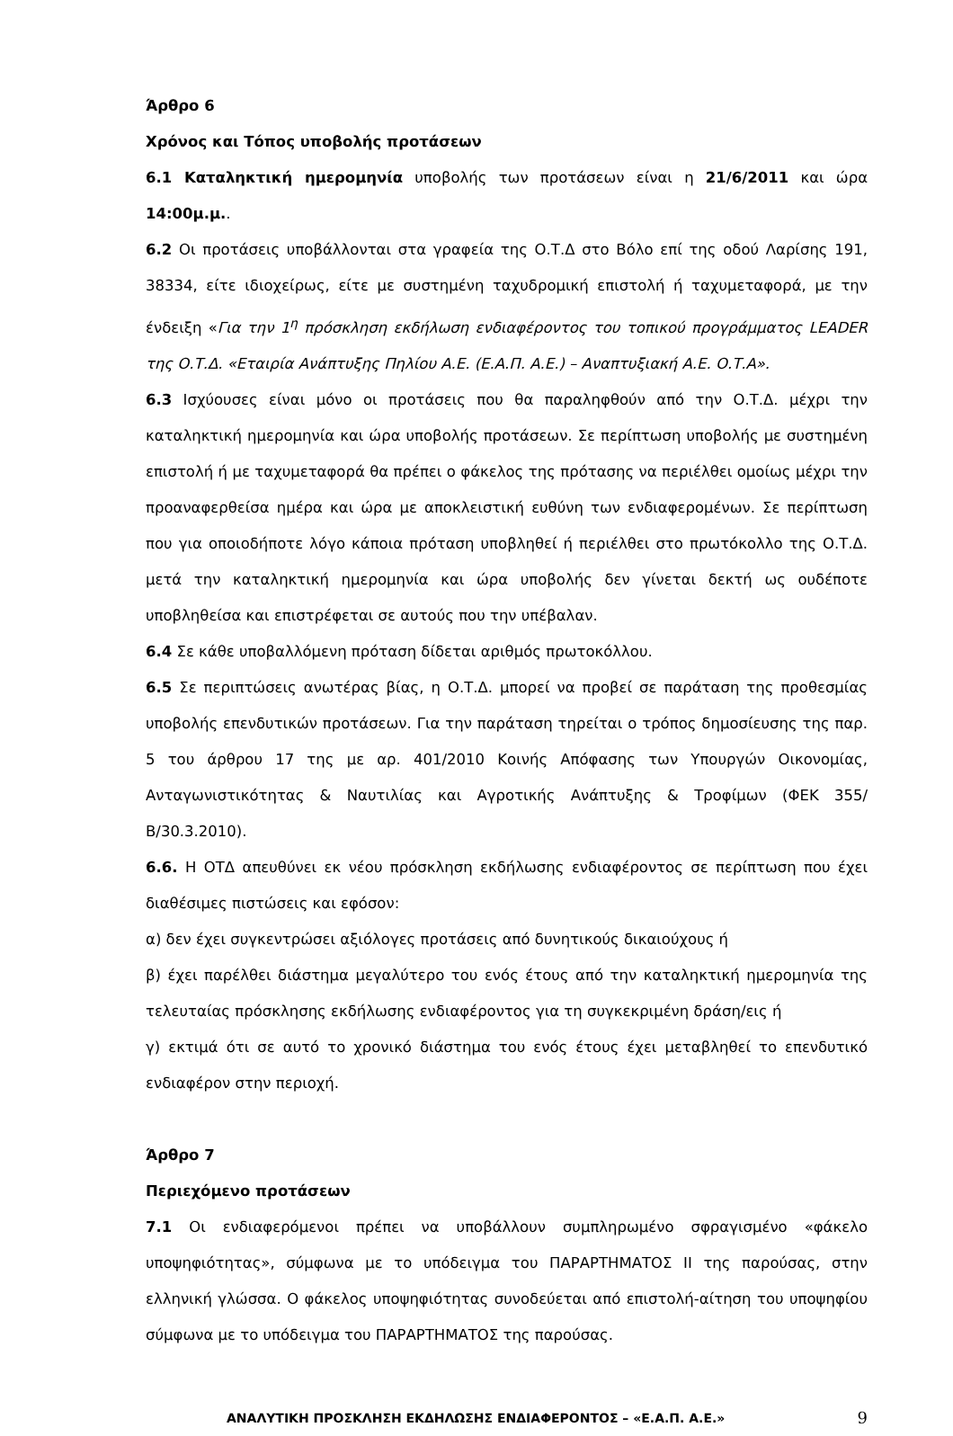Άρθρο 6
Χρόνος και Τόπος υποβολής προτάσεων
6.1 Καταληκτική ημερομηνία υποβολής των προτάσεων είναι η 21/6/2011 και ώρα 14:00μ.μ..
6.2 Οι προτάσεις υποβάλλονται στα γραφεία της Ο.Τ.Δ στο Βόλο επί της οδού Λαρίσης 191, 38334, είτε ιδιοχείρως, είτε με συστημένη ταχυδρομική επιστολή ή ταχυμεταφορά, με την ένδειξη «Για την 1<sup>η</sup> πρόσκληση εκδήλωση ενδιαφέροντος του τοπικού προγράμματος LEADER της Ο.Τ.Δ. «Εταιρία Ανάπτυξης Πηλίου Α.Ε. (Ε.Α.Π. Α.Ε.) – Αναπτυξιακή Α.Ε. Ο.Τ.Α».
6.3 Ισχύουσες είναι μόνο οι προτάσεις που θα παραληφθούν από την Ο.Τ.Δ. μέχρι την καταληκτική ημερομηνία και ώρα υποβολής προτάσεων. Σε περίπτωση υποβολής με συστημένη επιστολή ή με ταχυμεταφορά θα πρέπει ο φάκελος της πρότασης να περιέλθει ομοίως μέχρι την προαναφερθείσα ημέρα και ώρα με αποκλειστική ευθύνη των ενδιαφερομένων. Σε περίπτωση που για οποιοδήποτε λόγο κάποια πρόταση υποβληθεί ή περιέλθει στο πρωτόκολλο της Ο.Τ.Δ. μετά την καταληκτική ημερομηνία και ώρα υποβολής δεν γίνεται δεκτή ως ουδέποτε υποβληθείσα και επιστρέφεται σε αυτούς που την υπέβαλαν.
6.4 Σε κάθε υποβαλλόμενη πρόταση δίδεται αριθμός πρωτοκόλλου.
6.5 Σε περιπτώσεις ανωτέρας βίας, η Ο.Τ.Δ. μπορεί να προβεί σε παράταση της προθεσμίας υποβολής επενδυτικών προτάσεων. Για την παράταση τηρείται ο τρόπος δημοσίευσης της παρ. 5 του άρθρου 17 της με αρ. 401/2010 Κοινής Απόφασης των Υπουργών Οικονομίας, Ανταγωνιστικότητας & Ναυτιλίας και Αγροτικής Ανάπτυξης & Τροφίμων (ΦΕΚ 355/Β/30.3.2010).
6.6. Η ΟΤΔ απευθύνει εκ νέου πρόσκληση εκδήλωσης ενδιαφέροντος σε περίπτωση που έχει διαθέσιμες πιστώσεις και εφόσον:
α) δεν έχει συγκεντρώσει αξιόλογες προτάσεις από δυνητικούς δικαιούχους ή
β) έχει παρέλθει διάστημα μεγαλύτερο του ενός έτους από την καταληκτική ημερομηνία της τελευταίας πρόσκλησης εκδήλωσης ενδιαφέροντος για τη συγκεκριμένη δράση/εις ή
γ) εκτιμά ότι σε αυτό το χρονικό διάστημα του ενός έτους έχει μεταβληθεί το επενδυτικό ενδιαφέρον στην περιοχή.
Άρθρο 7
Περιεχόμενο προτάσεων
7.1 Οι ενδιαφερόμενοι πρέπει να υποβάλλουν συμπληρωμένο σφραγισμένο «φάκελο υποψηφιότητας», σύμφωνα με το υπόδειγμα του ΠΑΡΑΡΤΗΜΑΤΟΣ ΙΙ της παρούσας, στην ελληνική γλώσσα. Ο φάκελος υποψηφιότητας συνοδεύεται από επιστολή-αίτηση του υποψηφίου σύμφωνα με το υπόδειγμα του ΠΑΡΑΡΤΗΜΑΤΟΣ της παρούσας.
ΑΝΑΛΥΤΙΚΗ ΠΡΟΣΚΛΗΣΗ ΕΚΔΗΛΩΣΗΣ ΕΝΔΙΑΦΕΡΟΝΤΟΣ – «Ε.Α.Π. Α.Ε.» 9